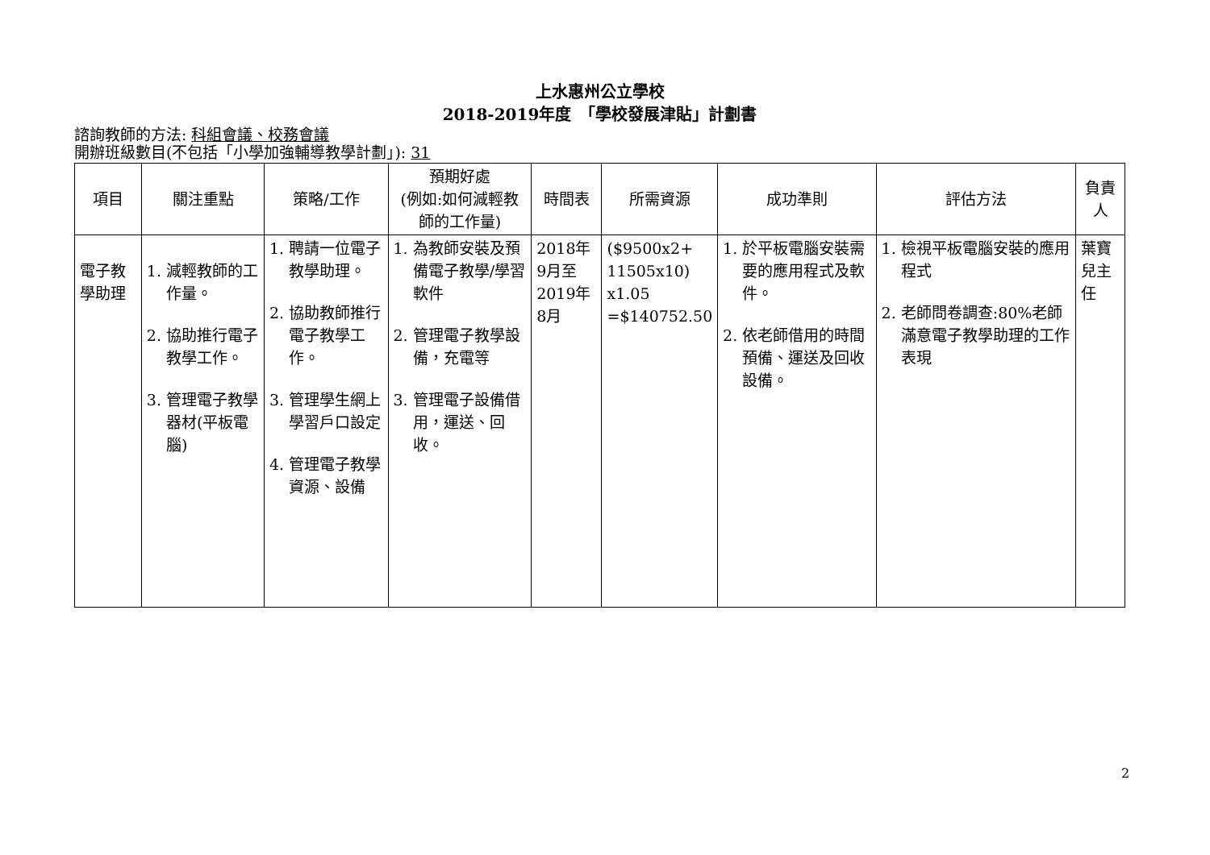上水惠州公立學校
2018-2019年度　「學校發展津貼」計劃書
諮詢教師的方法: 科組會議、校務會議
開辦班級數目(不包括「小學加強輔導教學計劃」): 31
| 項目 | 關注重點 | 策略/工作 | 預期好處 (例如:如何減輕教師的工作量) | 時間表 | 所需資源 | 成功準則 | 評估方法 | 負責人 |
| --- | --- | --- | --- | --- | --- | --- | --- | --- |
| 電子教學助理 | 1. 減輕教師的工作量。 2. 協助推行電子教學工作。 3. 管理電子教學器材(平板電腦) | 1. 聘請一位電子教學助理。 2. 協助教師推行電子教學工作。 3. 管理學生網上學習戶口設定 4. 管理電子教學資源、設備 | 1. 為教師安裝及預備電子教學/學習軟件 2. 管理電子教學設備，充電等 3. 管理電子設備借用，運送、回收。 | 2018年9月至 2019年8月 | ($9500x2+ 11505x10) x1.05 =$140752.50 | 1. 於平板電腦安裝需要的應用程式及軟件。 2. 依老師借用的時間預備、運送及回收設備。 | 1. 檢視平板電腦安裝的應用程式 2. 老師問卷調查:80%老師滿意電子教學助理的工作表現 | 葉寶兒主任 |
2